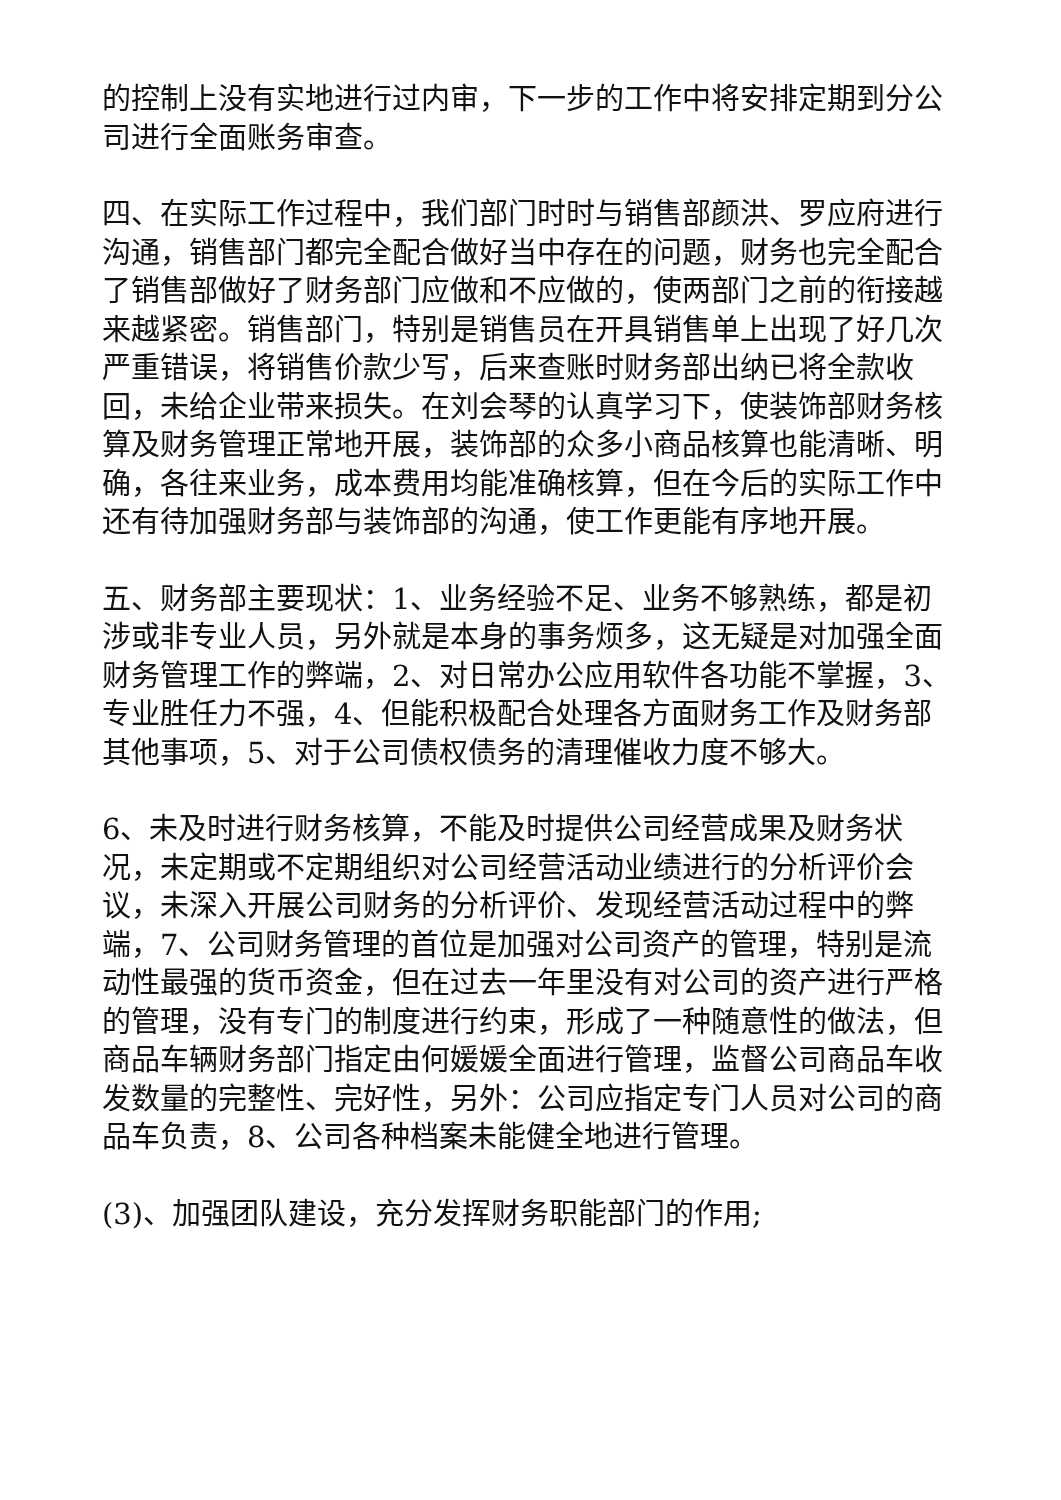的控制上没有实地进行过内审，下一步的工作中将安排定期到分公司进行全面账务审查。
四、在实际工作过程中，我们部门时时与销售部颜洪、罗应府进行沟通，销售部门都完全配合做好当中存在的问题，财务也完全配合了销售部做好了财务部门应做和不应做的，使两部门之前的衔接越来越紧密。销售部门，特别是销售员在开具销售单上出现了好几次严重错误，将销售价款少写，后来查账时财务部出纳已将全款收回，未给企业带来损失。在刘会琴的认真学习下，使装饰部财务核算及财务管理正常地开展，装饰部的众多小商品核算也能清晰、明确，各往来业务，成本费用均能准确核算，但在今后的实际工作中还有待加强财务部与装饰部的沟通，使工作更能有序地开展。
五、财务部主要现状：1、业务经验不足、业务不够熟练，都是初涉或非专业人员，另外就是本身的事务烦多，这无疑是对加强全面财务管理工作的弊端，2、对日常办公应用软件各功能不掌握，3、专业胜任力不强，4、但能积极配合处理各方面财务工作及财务部其他事项，5、对于公司债权债务的清理催收力度不够大。
6、未及时进行财务核算，不能及时提供公司经营成果及财务状况，未定期或不定期组织对公司经营活动业绩进行的分析评价会议，未深入开展公司财务的分析评价、发现经营活动过程中的弊端，7、公司财务管理的首位是加强对公司资产的管理，特别是流动性最强的货币资金，但在过去一年里没有对公司的资产进行严格的管理，没有专门的制度进行约束，形成了一种随意性的做法，但商品车辆财务部门指定由何媛媛全面进行管理，监督公司商品车收发数量的完整性、完好性，另外：公司应指定专门人员对公司的商品车负责，8、公司各种档案未能健全地进行管理。
(3)、加强团队建设，充分发挥财务职能部门的作用;